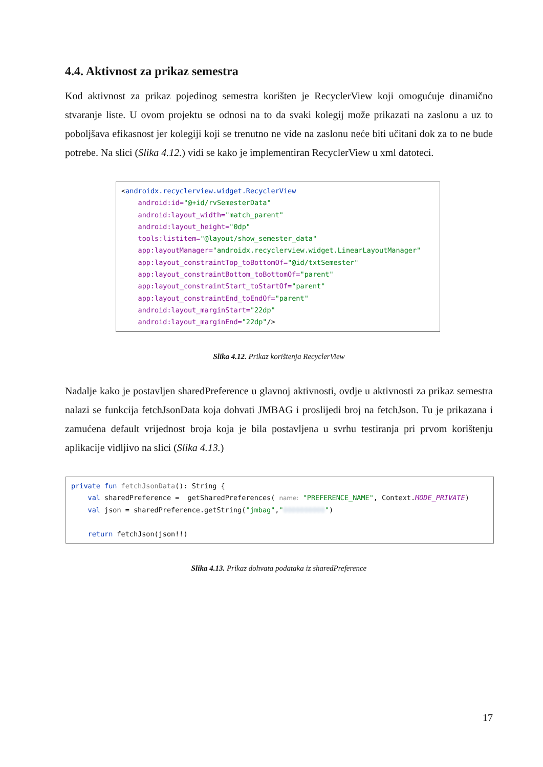4.4. Aktivnost za prikaz semestra
Kod aktivnost za prikaz pojedinog semestra korišten je RecyclerView koji omogućuje dinamično stvaranje liste. U ovom projektu se odnosi na to da svaki kolegij može prikazati na zaslonu a uz to poboljšava efikasnost jer kolegiji koji se trenutno ne vide na zaslonu neće biti učitani dok za to ne bude potrebe. Na slici (Slika 4.12.) vidi se kako je implementiran RecyclerView u xml datoteci.
<androidx.recyclerview.widget.RecyclerView android:id="@+id/rvSemesterData" android:layout_width="match_parent" android:layout_height="0dp" tools:listitem="@layout/show_semester_data" app:layoutManager="androidx.recyclerview.widget.LinearLayoutManager" app:layout_constraintTop_toBottomOf="@id/txtSemester" app:layout_constraintBottom_toBottomOf="parent" app:layout_constraintStart_toStartOf="parent" app:layout_constraintEnd_toEndOf="parent" android:layout_marginStart="22dp" android:layout_marginEnd="22dp"/>
Slika 4.12. Prikaz korištenja RecyclerView
Nadalje kako je postavljen sharedPreference u glavnoj aktivnosti, ovdje u aktivnosti za prikaz semestra nalazi se funkcija fetchJsonData koja dohvati JMBAG i proslijedi broj na fetchJson. Tu je prikazana i zamućena default vrijednost broja koja je bila postavljena u svrhu testiranja pri prvom korištenju aplikacije vidljivo na slici (Slika 4.13.)
private fun fetchJsonData(): String { val sharedPreference = getSharedPreferences( name: "PREFERENCE_NAME", Context.MODE_PRIVATE) val json = sharedPreference.getString("jmbag","0000000000") return fetchJson(json!!)
Slika 4.13. Prikaz dohvata podataka iz sharedPreference
17